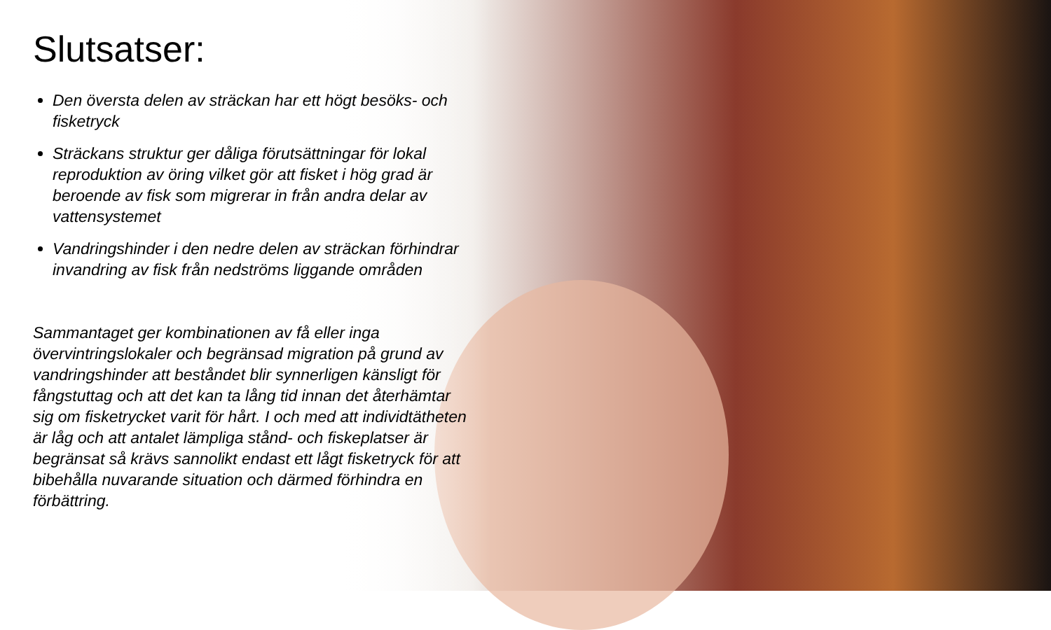Slutsatser:
Den översta delen av sträckan har ett högt besöks- och fisketryck
Sträckans struktur ger dåliga förutsättningar för lokal reproduktion av öring vilket gör att fisket i hög grad är beroende av fisk som migrerar in från andra delar av vattensystemet
Vandringshinder i den nedre delen av sträckan förhindrar invandring av fisk från nedströms liggande områden
Sammantaget ger kombinationen av få eller inga övervintringslokaler och begränsad migration på grund av vandringshinder att beståndet blir synnerligen känsligt för fångstuttag och att det kan ta lång tid innan det återhämtar sig om fisketrycket varit för hårt. I och med att individtätheten är låg och att antalet lämpliga stånd- och fiskeplatser är begränsat så krävs sannolikt endast ett lågt fisketryck för att bibehålla nuvarande situation och därmed förhindra en förbättring.